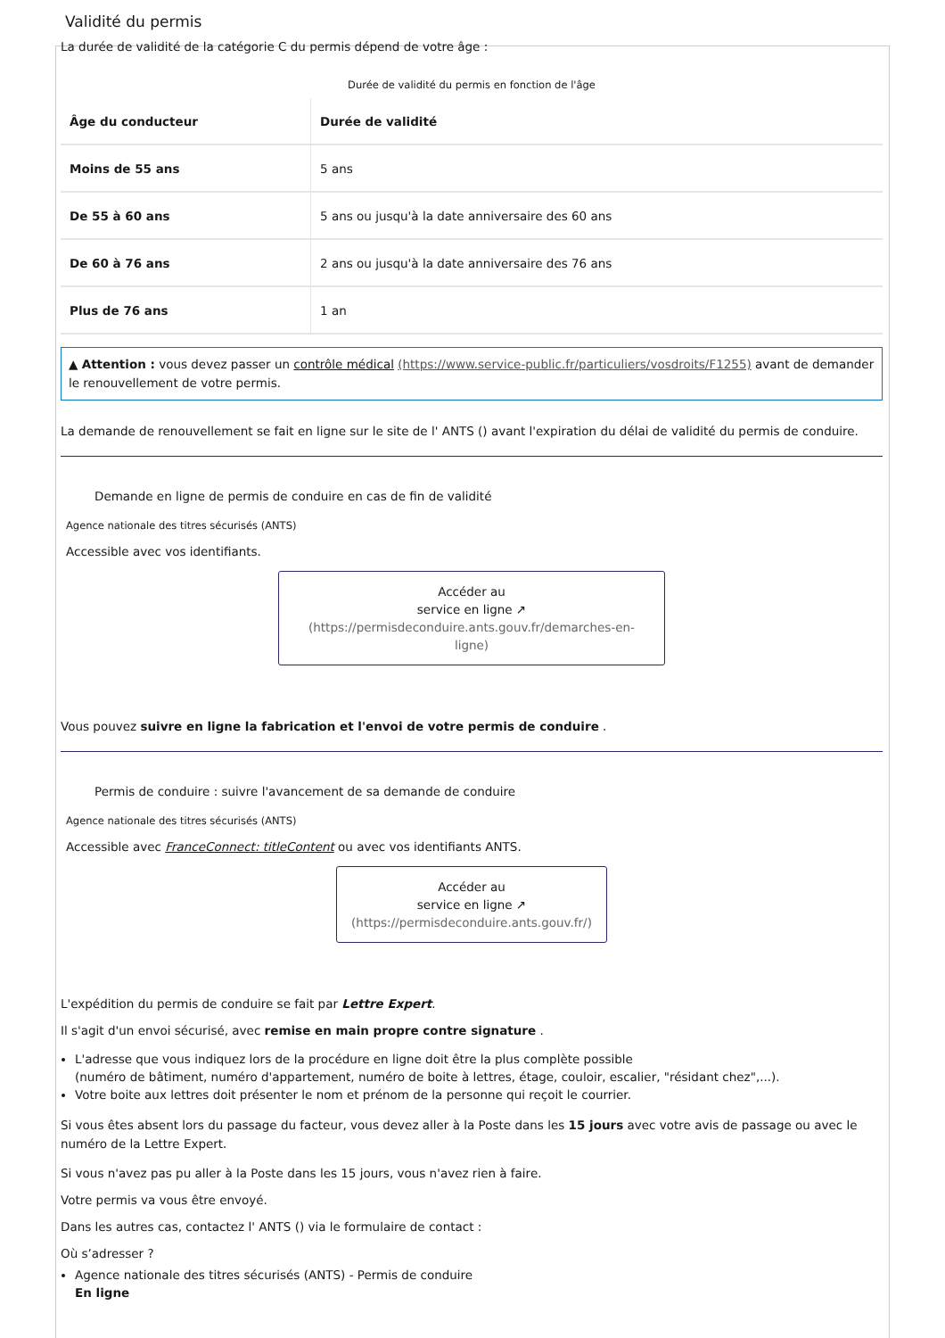Validité du permis
La durée de validité de la catégorie C du permis dépend de votre âge :
Durée de validité du permis en fonction de l'âge
| Âge du conducteur | Durée de validité |
| --- | --- |
| Moins de 55 ans | 5 ans |
| De 55 à 60 ans | 5 ans ou jusqu'à la date anniversaire des 60 ans |
| De 60 à 76 ans | 2 ans ou jusqu'à la date anniversaire des 76 ans |
| Plus de 76 ans | 1 an |
▲ Attention : vous devez passer un contrôle médical (https://www.service-public.fr/particuliers/vosdroits/F1255) avant de demander le renouvellement de votre permis.
La demande de renouvellement se fait en ligne sur le site de l' ANTS () avant l'expiration du délai de validité du permis de conduire.
Demande en ligne de permis de conduire en cas de fin de validité
Agence nationale des titres sécurisés (ANTS)
Accessible avec vos identifiants.
Accéder au
service en ligne ↗
(https://permisdeconduire.ants.gouv.fr/demarches-en-ligne)
Vous pouvez suivre en ligne la fabrication et l'envoi de votre permis de conduire .
Permis de conduire : suivre l'avancement de sa demande de conduire
Agence nationale des titres sécurisés (ANTS)
Accessible avec FranceConnect: titleContent ou avec vos identifiants ANTS.
Accéder au
service en ligne ↗
(https://permisdeconduire.ants.gouv.fr/)
L'expédition du permis de conduire se fait par Lettre Expert.
Il s'agit d'un envoi sécurisé, avec remise en main propre contre signature .
L'adresse que vous indiquez lors de la procédure en ligne doit être la plus complète possible
(numéro de bâtiment, numéro d'appartement, numéro de boite à lettres, étage, couloir, escalier, "résidant chez",...).
Votre boite aux lettres doit présenter le nom et prénom de la personne qui reçoit le courrier.
Si vous êtes absent lors du passage du facteur, vous devez aller à la Poste dans les 15 jours avec votre avis de passage ou avec le numéro de la Lettre Expert.
Si vous n'avez pas pu aller à la Poste dans les 15 jours, vous n'avez rien à faire.
Votre permis va vous être envoyé.
Dans les autres cas, contactez l' ANTS () via le formulaire de contact :
Où s’adresser ?
Agence nationale des titres sécurisés (ANTS) - Permis de conduire
En ligne